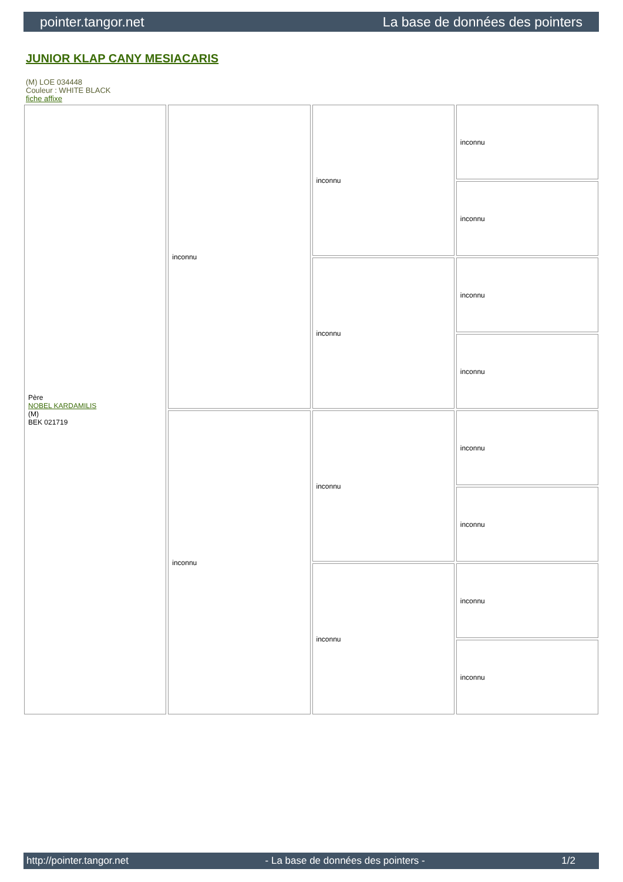pointer.tangor.net La base de données des pointers
JUNIOR KLAP CANY MESIACARIS
(M) LOE 034448
Couleur : WHITE BLACK
fiche affixe
| Père NOBEL KARDAMILIS (M) BEK 021719 | inconnu | inconnu | inconnu |
| | | | inconnu |
| | | inconnu | inconnu |
| | | | inconnu |
| | inconnu | inconnu | inconnu |
| | | | inconnu |
| | | inconnu | inconnu |
| | | | inconnu |
http://pointer.tangor.net - La base de données des pointers - 1/2